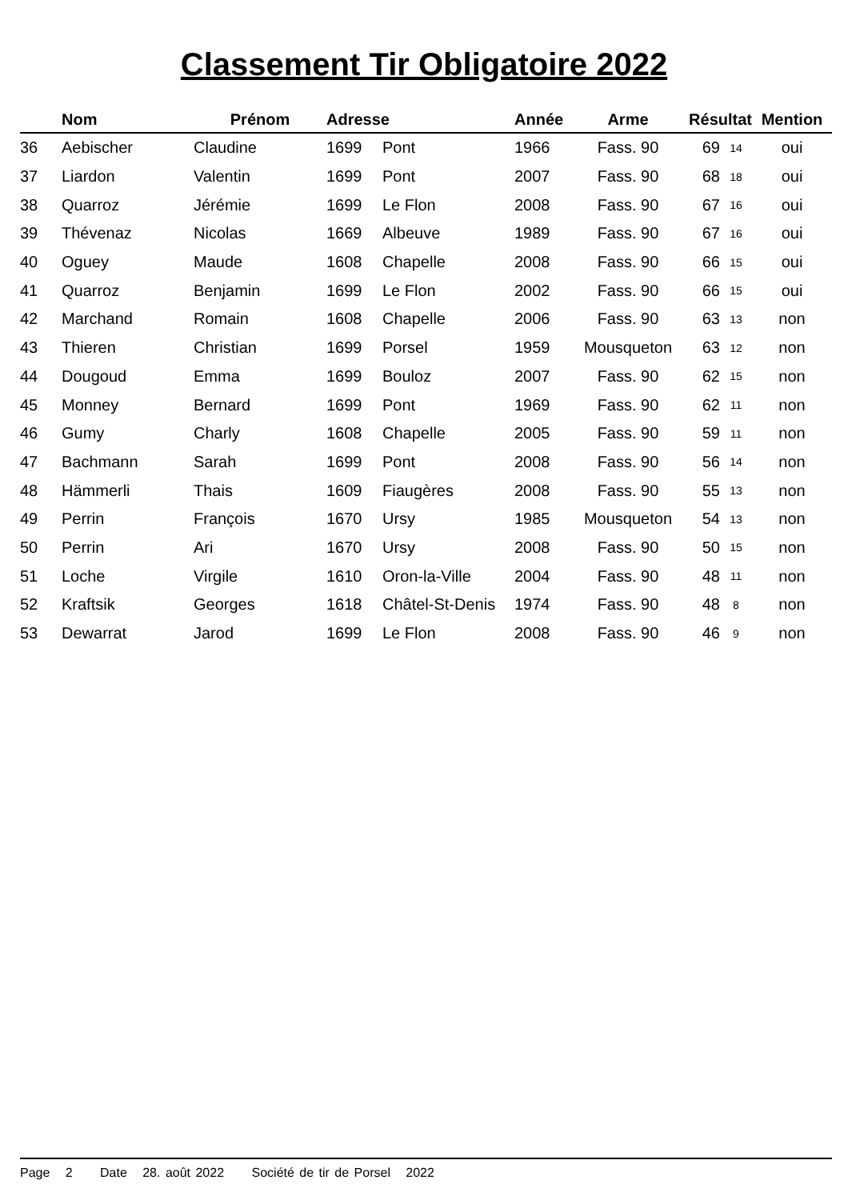Classement Tir Obligatoire 2022
| | Nom | Prénom | Adresse | | Année | Arme | Résultat | | Mention |
| --- | --- | --- | --- | --- | --- | --- | --- | --- | --- |
| 36 | Aebischer | Claudine | 1699 | Pont | 1966 | Fass. 90 | 69 | 14 | oui |
| 37 | Liardon | Valentin | 1699 | Pont | 2007 | Fass. 90 | 68 | 18 | oui |
| 38 | Quarroz | Jérémie | 1699 | Le Flon | 2008 | Fass. 90 | 67 | 16 | oui |
| 39 | Thévenaz | Nicolas | 1669 | Albeuve | 1989 | Fass. 90 | 67 | 16 | oui |
| 40 | Oguey | Maude | 1608 | Chapelle | 2008 | Fass. 90 | 66 | 15 | oui |
| 41 | Quarroz | Benjamin | 1699 | Le Flon | 2002 | Fass. 90 | 66 | 15 | oui |
| 42 | Marchand | Romain | 1608 | Chapelle | 2006 | Fass. 90 | 63 | 13 | non |
| 43 | Thieren | Christian | 1699 | Porsel | 1959 | Mousqueton | 63 | 12 | non |
| 44 | Dougoud | Emma | 1699 | Bouloz | 2007 | Fass. 90 | 62 | 15 | non |
| 45 | Monney | Bernard | 1699 | Pont | 1969 | Fass. 90 | 62 | 11 | non |
| 46 | Gumy | Charly | 1608 | Chapelle | 2005 | Fass. 90 | 59 | 11 | non |
| 47 | Bachmann | Sarah | 1699 | Pont | 2008 | Fass. 90 | 56 | 14 | non |
| 48 | Hämmerli | Thais | 1609 | Fiaugères | 2008 | Fass. 90 | 55 | 13 | non |
| 49 | Perrin | François | 1670 | Ursy | 1985 | Mousqueton | 54 | 13 | non |
| 50 | Perrin | Ari | 1670 | Ursy | 2008 | Fass. 90 | 50 | 15 | non |
| 51 | Loche | Virgile | 1610 | Oron-la-Ville | 2004 | Fass. 90 | 48 | 11 | non |
| 52 | Kraftsik | Georges | 1618 | Châtel-St-Denis | 1974 | Fass. 90 | 48 | 8 | non |
| 53 | Dewarrat | Jarod | 1699 | Le Flon | 2008 | Fass. 90 | 46 | 9 | non |
Page 2 Date 28. août 2022 Société de tir de Porsel 2022